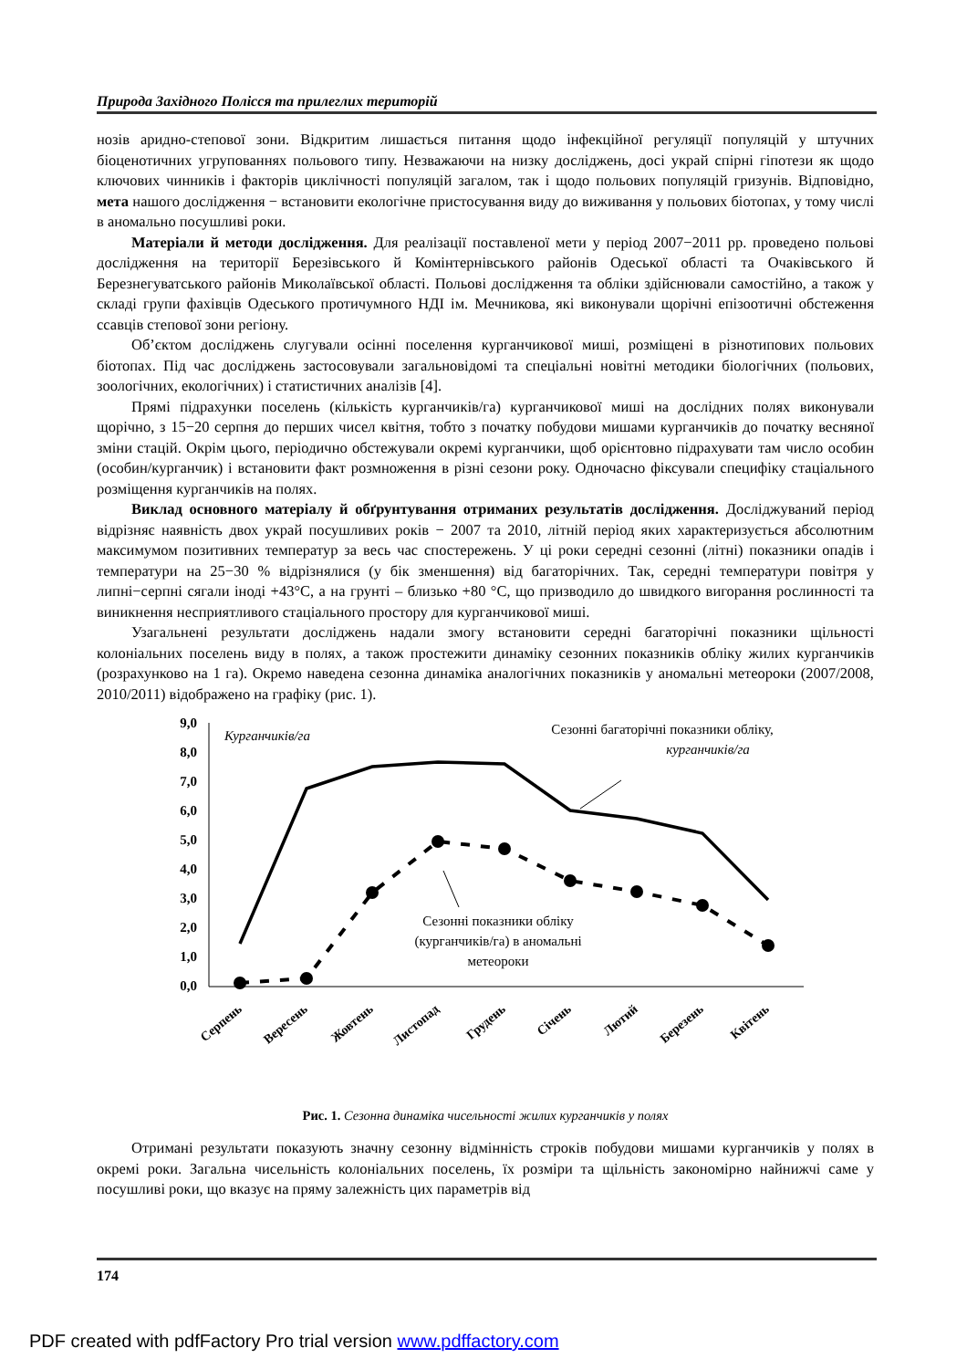Природа Західного Полісся та прилеглих територій
нозів аридно-степової зони. Відкритим лишається питання щодо інфекційної регуляції популяцій у штучних біоценотичних угрупованнях польового типу. Незважаючи на низку досліджень, досі украй спірні гіпотези як щодо ключових чинників і факторів циклічності популяцій загалом, так і щодо польових популяцій гризунів. Відповідно, мета нашого дослідження − встановити екологічне пристосування виду до виживання у польових біотопах, у тому числі в аномально посушливі роки.
Матеріали й методи дослідження. Для реалізації поставленої мети у період 2007−2011 рр. проведено польові дослідження на території Березівського й Комінтернівського районів Одеської області та Очаківського й Березнегуватського районів Миколаївської області. Польові дослідження та обліки здійснювали самостійно, а також у складі групи фахівців Одеського протичумного НДІ ім. Мечникова, які виконували щорічні епізоотичні обстеження ссавців степової зони регіону.
Об’єктом досліджень слугували осінні поселення курганчикової миші, розміщені в різнотипових польових біотопах. Під час досліджень застосовували загальновідомі та спеціальні новітні методики біологічних (польових, зоологічних, екологічних) і статистичних аналізів [4].
Прямі підрахунки поселень (кількість курганчиків/га) курганчикової миші на дослідних полях виконували щорічно, з 15−20 серпня до перших чисел квітня, тобто з початку побудови мишами курганчиків до початку весняної зміни стацій. Окрім цього, періодично обстежували окремі курганчики, щоб орієнтовно підрахувати там число особин (особин/курганчик) і встановити факт розмноження в різні сезони року. Одночасно фіксували специфіку стаціального розміщення курганчиків на полях.
Виклад основного матеріалу й обґрунтування отриманих результатів дослідження. Досліджуваний період відрізняє наявність двох украй посушливих років − 2007 та 2010, літній період яких характеризується абсолютним максимумом позитивних температур за весь час спостережень. У ці роки середні сезонні (літні) показники опадів і температури на 25−30 % відрізнялися (у бік зменшення) від багаторічних. Так, середні температури повітря у липні−серпні сягали іноді +43°С, а на грунті – близько +80 °С, що призводило до швидкого вигорання рослинності та виникнення несприятливого стаціального простору для курганчикової миші.
Узагальнені результати досліджень надали змогу встановити середні багаторічні показники щільності колоніальних поселень виду в полях, а також простежити динаміку сезонних показників обліку жилих курганчиків (розрахунково на 1 га). Окремо наведена сезонна динаміка аналогічних показників у аномальні метеороки (2007/2008, 2010/2011) відображено на графіку (рис. 1).
9,0
8,0
7,0
6,0
5,0
4,0
3,0
2,0
1,0
0,0
Курганчиків/га
Сезонні багаторічні показники обліку,
курганчиків/га
Сезонні показники обліку
(курганчиків/га) в аномальні
метеороки
Серпень
Вересень
Жовтень
Листопад
Грудень
Січень
Лютий
Березень
Квітень
Рис. 1. Сезонна динаміка чисельності жилих курганчиків у полях
Отримані результати показують значну сезонну відмінність строків побудови мишами курганчиків у полях в окремі роки. Загальна чисельність колоніальних поселень, їх розміри та щільність закономірно найнижчі саме у посушливі роки, що вказує на пряму залежність цих параметрів від
174
PDF created with pdfFactory Pro trial version www.pdffactory.com